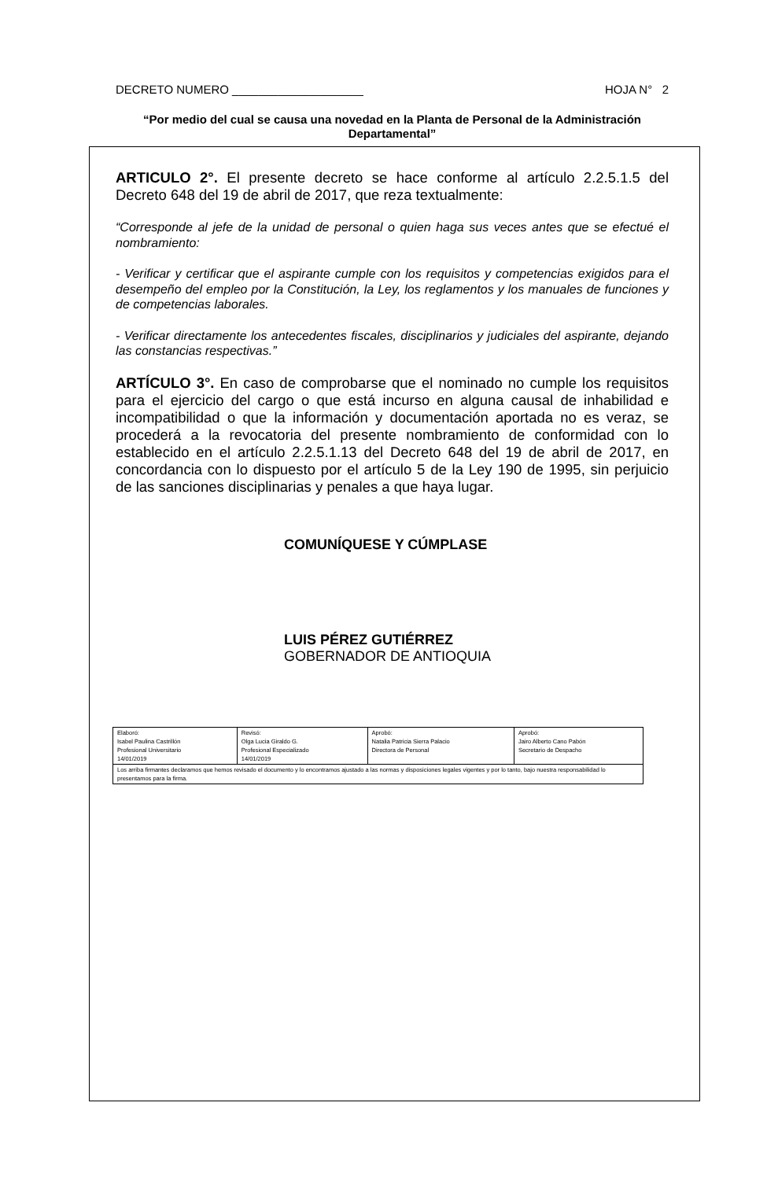DECRETO NUMERO ____________________ HOJA N° 2
“Por medio del cual se causa una novedad en la Planta de Personal de la Administración Departamental”
ARTICULO 2°. El presente decreto se hace conforme al artículo 2.2.5.1.5 del Decreto 648 del 19 de abril de 2017, que reza textualmente:
“Corresponde al jefe de la unidad de personal o quien haga sus veces antes que se efectué el nombramiento:
- Verificar y certificar que el aspirante cumple con los requisitos y competencias exigidos para el desempeño del empleo por la Constitución, la Ley, los reglamentos y los manuales de funciones y de competencias laborales.
- Verificar directamente los antecedentes fiscales, disciplinarios y judiciales del aspirante, dejando las constancias respectivas.”
ARTÍCULO 3°. En caso de comprobarse que el nominado no cumple los requisitos para el ejercicio del cargo o que está incurso en alguna causal de inhabilidad e incompatibilidad o que la información y documentación aportada no es veraz, se procederá a la revocatoria del presente nombramiento de conformidad con lo establecido en el artículo 2.2.5.1.13 del Decreto 648 del 19 de abril de 2017, en concordancia con lo dispuesto por el artículo 5 de la Ley 190 de 1995, sin perjuicio de las sanciones disciplinarias y penales a que haya lugar.
COMUNÍQUESE Y CÚMPLASE
LUIS PÉREZ GUTIÉRREZ
GOBERNADOR DE ANTIOQUIA
| Elaboró: Isabel Paulina Castrillón Profesional Universitario 14/01/2019 | Revisó: Olga Lucia Giraldo G. Profesional Especializado 14/01/2019 | Aprobó: Natalia Patricia Sierra Palacio Directora de Personal | Aprobó: Jairo Alberto Cano Pabón Secretario de Despacho |
| Los arriba firmantes declaramos que hemos revisado el documento y lo encontramos ajustado a las normas y disposiciones legales vigentes y por lo tanto, bajo nuestra responsabilidad lo presentamos para la firma. | | | |